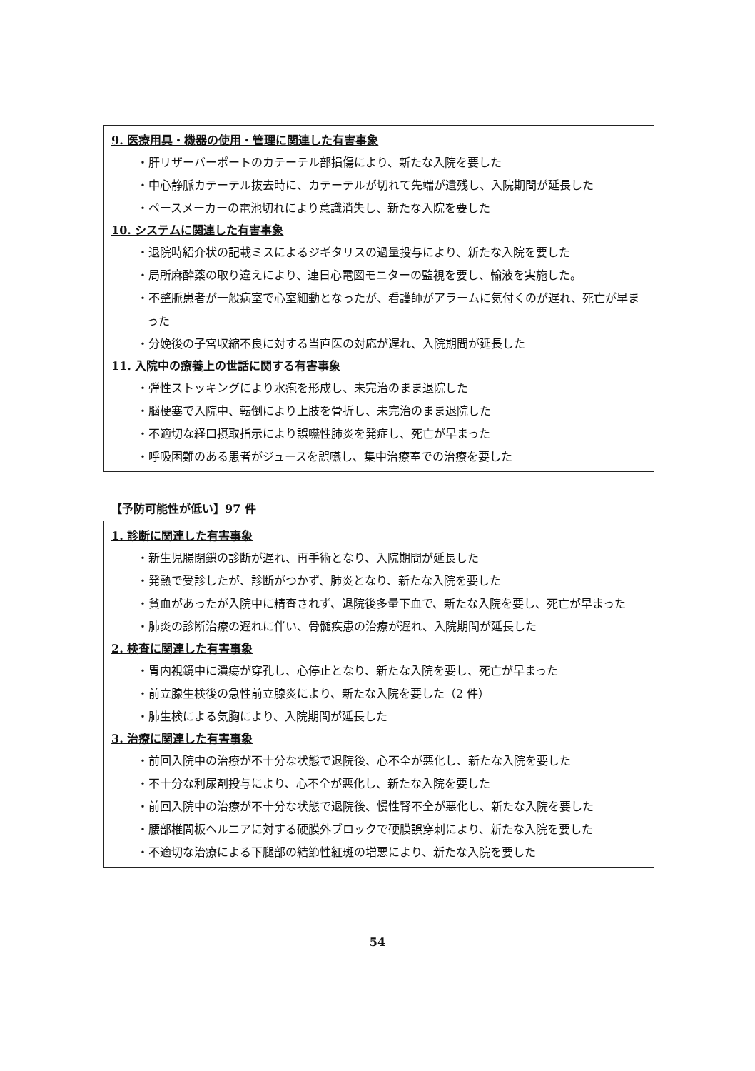9. 医療用具・機器の使用・管理に関連した有害事象
・肝リザーバーポートのカテーテル部損傷により、新たな入院を要した
・中心静脈カテーテル抜去時に、カテーテルが切れて先端が遺残し、入院期間が延長した
・ペースメーカーの電池切れにより意識消失し、新たな入院を要した
10. システムに関連した有害事象
・退院時紹介状の記載ミスによるジギタリスの過量投与により、新たな入院を要した
・局所麻酔薬の取り違えにより、連日心電図モニターの監視を要し、輸液を実施した。
・不整脈患者が一般病室で心室細動となったが、看護師がアラームに気付くのが遅れ、死亡が早まった
・分娩後の子宮収縮不良に対する当直医の対応が遅れ、入院期間が延長した
11. 入院中の療養上の世話に関する有害事象
・弾性ストッキングにより水疱を形成し、未完治のまま退院した
・脳梗塞で入院中、転倒により上肢を骨折し、未完治のまま退院した
・不適切な経口摂取指示により誤嚥性肺炎を発症し、死亡が早まった
・呼吸困難のある患者がジュースを誤嚥し、集中治療室での治療を要した
【予防可能性が低い】97 件
1. 診断に関連した有害事象
・新生児腸閉鎖の診断が遅れ、再手術となり、入院期間が延長した
・発熱で受診したが、診断がつかず、肺炎となり、新たな入院を要した
・貧血があったが入院中に精査されず、退院後多量下血で、新たな入院を要し、死亡が早まった
・肺炎の診断治療の遅れに伴い、骨髄疾患の治療が遅れ、入院期間が延長した
2. 検査に関連した有害事象
・胃内視鏡中に潰瘍が穿孔し、心停止となり、新たな入院を要し、死亡が早まった
・前立腺生検後の急性前立腺炎により、新たな入院を要した（2 件）
・肺生検による気胸により、入院期間が延長した
3. 治療に関連した有害事象
・前回入院中の治療が不十分な状態で退院後、心不全が悪化し、新たな入院を要した
・不十分な利尿剤投与により、心不全が悪化し、新たな入院を要した
・前回入院中の治療が不十分な状態で退院後、慢性腎不全が悪化し、新たな入院を要した
・腰部椎間板ヘルニアに対する硬膜外ブロックで硬膜誤穿刺により、新たな入院を要した
・不適切な治療による下腿部の結節性紅斑の増悪により、新たな入院を要した
54